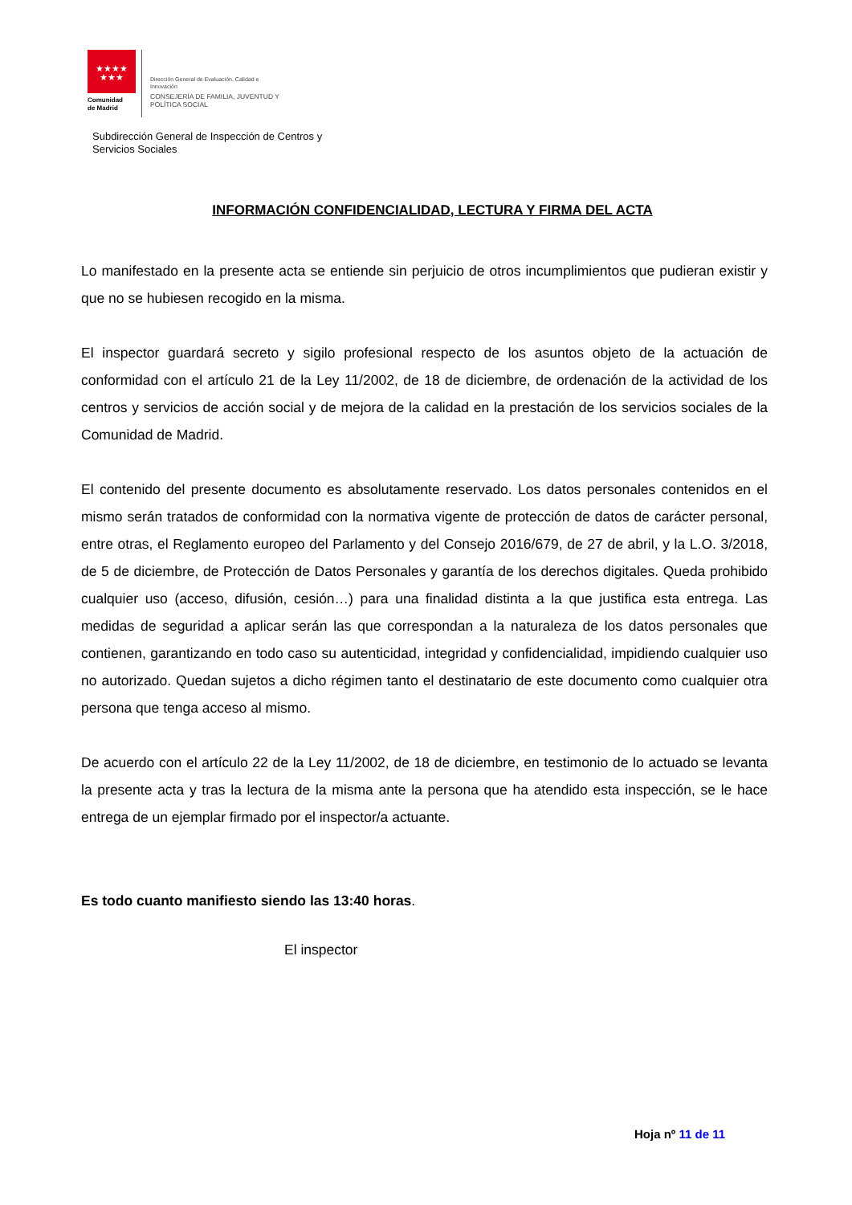★★★★
★★★
Comunidad
de Madrid
Dirección General de Evaluación, Calidad e
Innovación
CONSEJERÍA DE FAMILIA, JUVENTUD Y
POLÍTICA SOCIAL
Subdirección General de Inspección de Centros y
Servicios Sociales
INFORMACIÓN CONFIDENCIALIDAD, LECTURA Y FIRMA DEL ACTA
Lo manifestado en la presente acta se entiende sin perjuicio de otros incumplimientos que pudieran existir y que no se hubiesen recogido en la misma.
El inspector guardará secreto y sigilo profesional respecto de los asuntos objeto de la actuación de conformidad con el artículo 21 de la Ley 11/2002, de 18 de diciembre, de ordenación de la actividad de los centros y servicios de acción social y de mejora de la calidad en la prestación de los servicios sociales de la Comunidad de Madrid.
El contenido del presente documento es absolutamente reservado. Los datos personales contenidos en el mismo serán tratados de conformidad con la normativa vigente de protección de datos de carácter personal, entre otras, el Reglamento europeo del Parlamento y del Consejo 2016/679, de 27 de abril, y la L.O. 3/2018, de 5 de diciembre, de Protección de Datos Personales y garantía de los derechos digitales. Queda prohibido cualquier uso (acceso, difusión, cesión…) para una finalidad distinta a la que justifica esta entrega. Las medidas de seguridad a aplicar serán las que correspondan a la naturaleza de los datos personales que contienen, garantizando en todo caso su autenticidad, integridad y confidencialidad, impidiendo cualquier uso no autorizado. Quedan sujetos a dicho régimen tanto el destinatario de este documento como cualquier otra persona que tenga acceso al mismo.
De acuerdo con el artículo 22 de la Ley 11/2002, de 18 de diciembre, en testimonio de lo actuado se levanta la presente acta y tras la lectura de la misma ante la persona que ha atendido esta inspección, se le hace entrega de un ejemplar firmado por el inspector/a actuante.
Es todo cuanto manifiesto siendo las 13:40 horas.
El inspector
Hoja nº 11 de 11